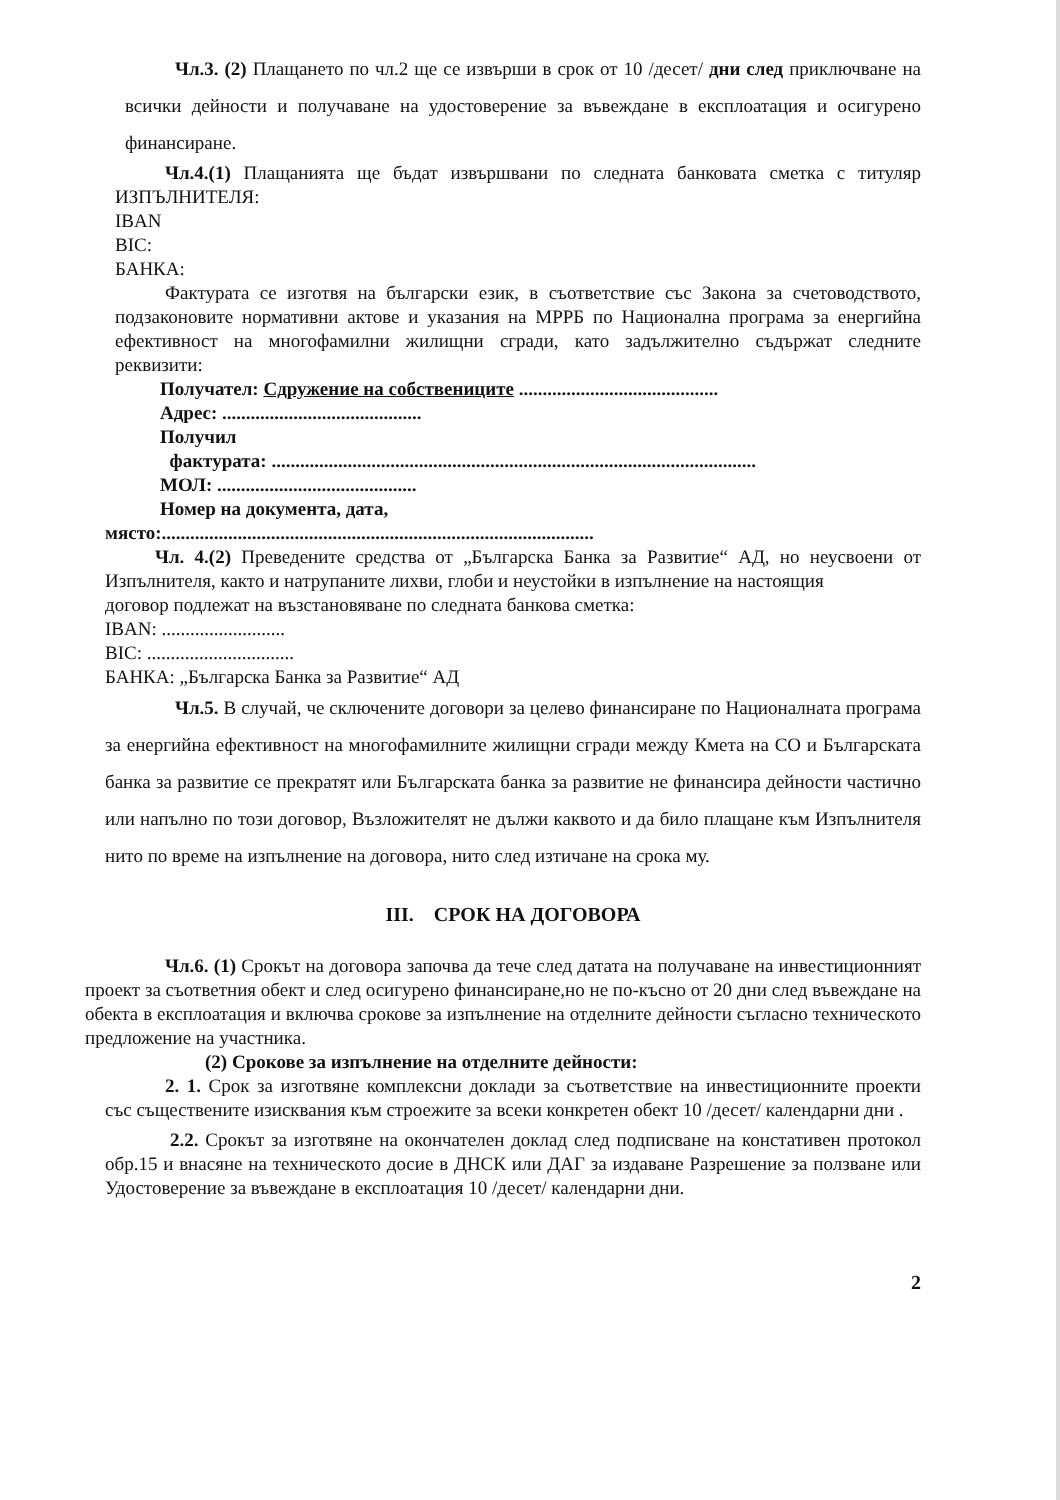Чл.3. (2) Плащането по чл.2 ще се извърши в срок от 10 /десет/ дни след приключване на всички дейности и получаване на удостоверение за въвеждане в експлоатация и осигурено финансиране.
Чл.4.(1) Плащанията ще бъдат извършвани по следната банковата сметка с титуляр ИЗПЪЛНИТЕЛЯ:
IBAN
BIC:
БАНКА:
Фактурата се изготвя на български език, в съответствие със Закона за счетоводството, подзаконовите нормативни актове и указания на МРРБ по Национална програма за енергийна ефективност на многофамилни жилищни сгради, като задължително съдържат следните реквизити:
Получател: Сдружение на собствениците ..........................................
Адрес: ..........................................
Получил
фактурата: ......................................................................................................
МОЛ: ..........................................
Номер на документа, дата,
място:...........................................................................................
Чл. 4.(2) Преведените средства от „Българска Банка за Развитие“ АД, но неусвоени от Изпълнителя, както и натрупаните лихви, глоби и неустойки в изпълнение на настоящия
договор подлежат на възстановяване по следната банкова сметка:
IBAN: ..........................
BIC: ...............................
БАНКА: „Българска Банка за Развитие“ АД
Чл.5. В случай, че сключените договори за целево финансиране по Националната програма за енергийна ефективност на многофамилните жилищни сгради между Кмета на СО и Българската банка за развитие се прекратят или Българската банка за развитие не финансира дейности частично или напълно по този договор, Възложителят не дължи каквото и да било плащане към Изпълнителя нито по време на изпълнение на договора, нито след изтичане на срока му.
III. СРОК НА ДОГОВОРА
Чл.6. (1) Срокът на договора започва да тече след датата на получаване на инвестиционният проект за съответния обект и след осигурено финансиране,но не по-късно от 20 дни след въвеждане на обекта в експлоатация и включва срокове за изпълнение на отделните дейности съгласно техническото предложение на участника.
(2) Срокове за изпълнение на отделните дейности:
2. 1. Срок за изготвяне комплексни доклади за съответствие на инвестиционните проекти със съществените изисквания към строежите за всеки конкретен обект 10 /десет/ календарни дни .
2.2. Срокът за изготвяне на окончателен доклад след подписване на констативен протокол обр.15 и внасяне на техническото досие в ДНСК или ДАГ за издаване Разрешение за ползване или Удостоверение за въвеждане в експлоатация 10 /десет/ календарни дни.
2